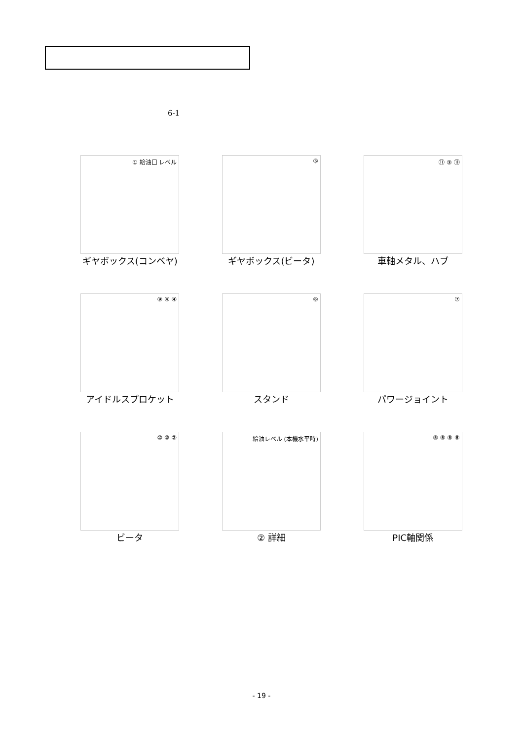6-1
① 給油口 レベル
ギヤボックス(コンベヤ)
⑤
ギヤボックス(ビータ)
⑪ ③ ⑪
車軸メタル、ハブ
⑨ ④ ④
アイドルスプロケット
⑥
スタンド
⑦
パワージョイント
⑩ ⑩ ②
ビータ
給油レベル (本機水平時)
② 詳細
⑧ ⑧ ⑧ ⑧
PIC軸関係
- 19 -